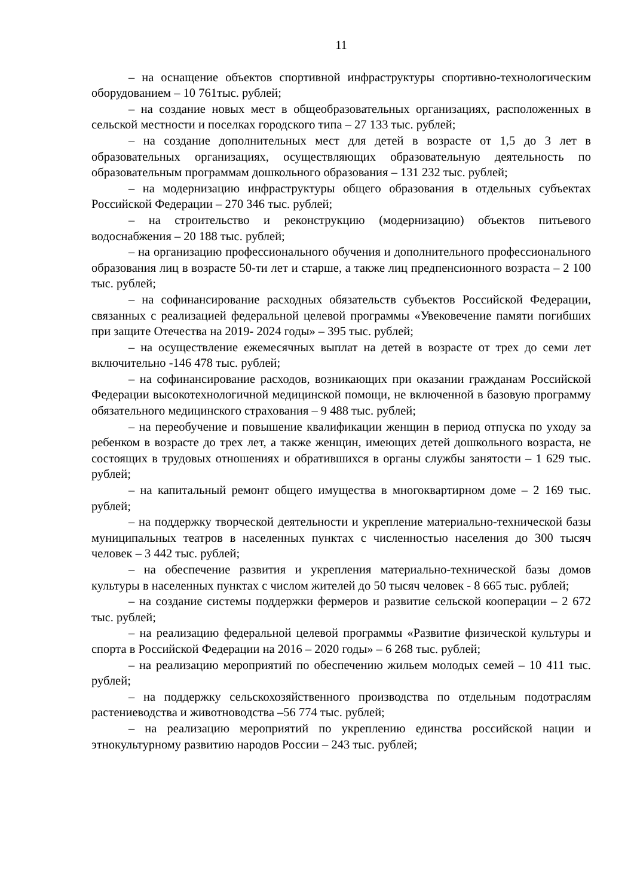11
– на оснащение объектов спортивной инфраструктуры спортивно-технологическим оборудованием – 10 761тыс. рублей;
– на создание новых мест в общеобразовательных организациях, расположенных в сельской местности и поселках городского типа – 27 133 тыс. рублей;
– на создание дополнительных мест для детей в возрасте от 1,5 до 3 лет в образовательных организациях, осуществляющих образовательную деятельность по образовательным программам дошкольного образования – 131 232 тыс. рублей;
– на модернизацию инфраструктуры общего образования в отдельных субъектах Российской Федерации – 270 346 тыс. рублей;
– на строительство и реконструкцию (модернизацию) объектов питьевого водоснабжения – 20 188 тыс. рублей;
– на организацию профессионального обучения и дополнительного профессионального образования лиц в возрасте 50-ти лет и старше, а также лиц предпенсионного возраста – 2 100 тыс. рублей;
– на софинансирование расходных обязательств субъектов Российской Федерации, связанных с реализацией федеральной целевой программы «Увековечение памяти погибших при защите Отечества на 2019- 2024 годы» – 395 тыс. рублей;
– на осуществление ежемесячных выплат на детей в возрасте от трех до семи лет включительно -146 478 тыс. рублей;
– на софинансирование расходов, возникающих при оказании гражданам Российской Федерации высокотехнологичной медицинской помощи, не включенной в базовую программу обязательного медицинского страхования – 9 488 тыс. рублей;
– на переобучение и повышение квалификации женщин в период отпуска по уходу за ребенком в возрасте до трех лет, а также женщин, имеющих детей дошкольного возраста, не состоящих в трудовых отношениях и обратившихся в органы службы занятости – 1 629 тыс. рублей;
– на капитальный ремонт общего имущества в многоквартирном доме – 2 169 тыс. рублей;
– на поддержку творческой деятельности и укрепление материально-технической базы муниципальных театров в населенных пунктах с численностью населения до 300 тысяч человек – 3 442 тыс. рублей;
– на обеспечение развития и укрепления материально-технической базы домов культуры в населенных пунктах с числом жителей до 50 тысяч человек - 8 665 тыс. рублей;
– на создание системы поддержки фермеров и развитие сельской кооперации – 2 672 тыс. рублей;
– на реализацию федеральной целевой программы «Развитие физической культуры и спорта в Российской Федерации на 2016 – 2020 годы» – 6 268 тыс. рублей;
– на реализацию мероприятий по обеспечению жильем молодых семей – 10 411 тыс. рублей;
– на поддержку сельскохозяйственного производства по отдельным подотраслям растениеводства и животноводства –56 774 тыс. рублей;
– на реализацию мероприятий по укреплению единства российской нации и этнокультурному развитию народов России – 243 тыс. рублей;